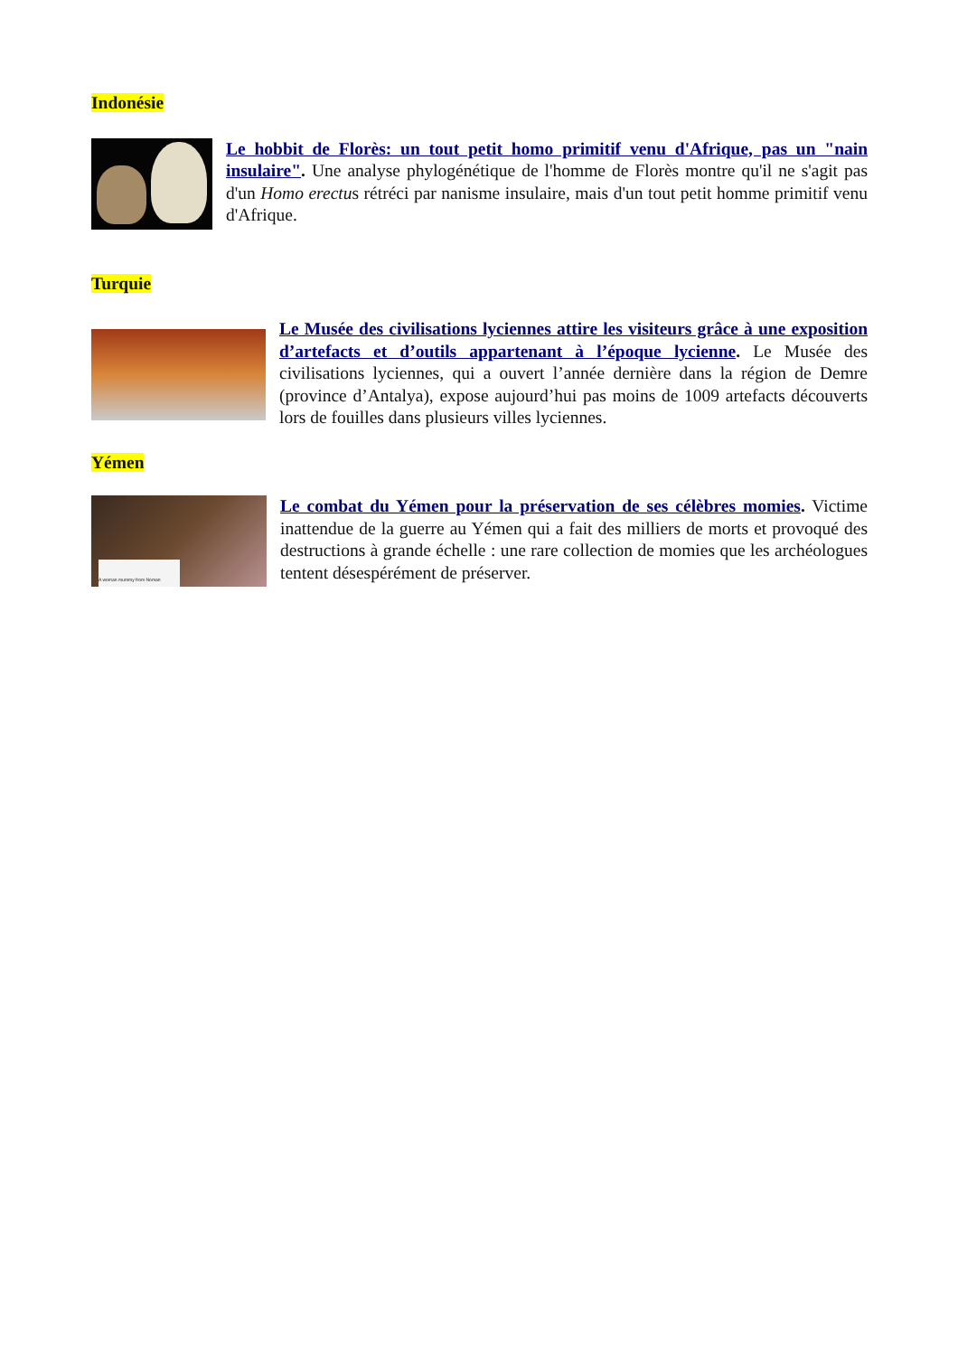Indonésie
Le hobbit de Florès: un tout petit homo primitif venu d'Afrique, pas un "nain insulaire". Une analyse phylogénétique de l'homme de Florès montre qu'il ne s'agit pas d'un Homo erectus rétréci par nanisme insulaire, mais d'un tout petit homme primitif venu d'Afrique.
Turquie
Le Musée des civilisations lyciennes attire les visiteurs grâce à une exposition d’artefacts et d’outils appartenant à l’époque lycienne. Le Musée des civilisations lyciennes, qui a ouvert l’année dernière dans la région de Demre (province d’Antalya), expose aujourd’hui pas moins de 1009 artefacts découverts lors de fouilles dans plusieurs villes lyciennes.
Yémen
A woman mummy from Noman
Le combat du Yémen pour la préservation de ses célèbres momies. Victime inattendue de la guerre au Yémen qui a fait des milliers de morts et provoqué des destructions à grande échelle : une rare collection de momies que les archéologues tentent désespérément de préserver.